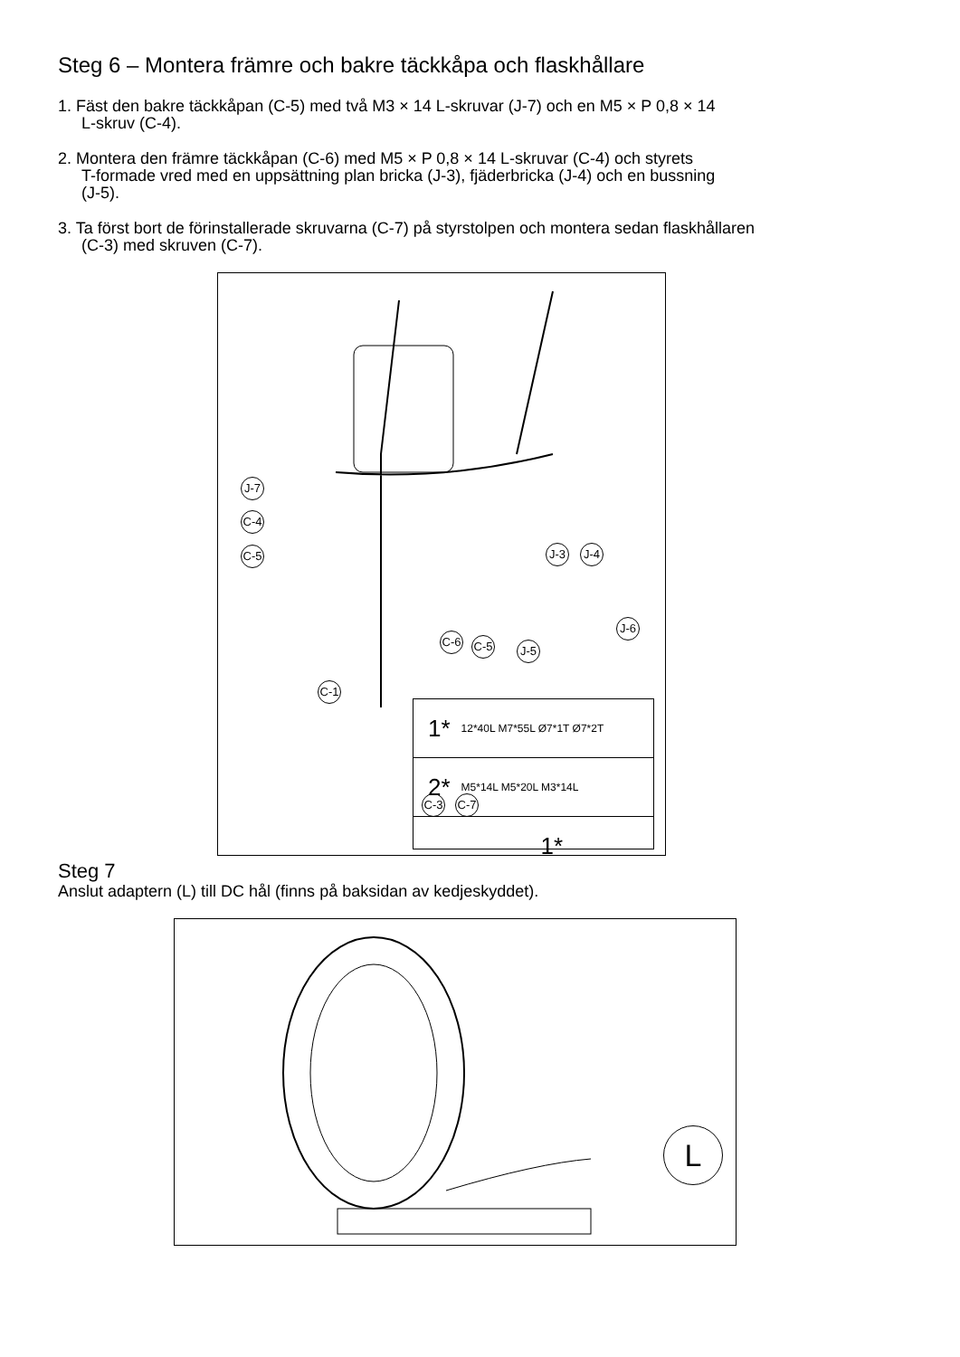Steg 6 – Montera främre och bakre täckkåpa och flaskhållare
1. Fäst den bakre täckkåpan (C-5) med två M3 × 14 L-skruvar (J-7) och en M5 × P 0,8 × 14
L-skruv (C-4).
2. Montera den främre täckkåpan (C-6) med M5 × P 0,8 × 14 L-skruvar (C-4) och styrets
T-formade vred med en uppsättning plan bricka (J-3), fjäderbricka (J-4) och en bussning
(J-5).
3. Ta först bort de förinstallerade skruvarna (C-7) på styrstolpen och montera sedan flaskhållaren
(C-3) med skruven (C-7).
J-7
C-4
C-5 J-3 J-4
C-6 C-5 J-5
J-6
C-1
C-3 C-7
1* 12*40L M7*55L Ø7*1T Ø7*2T
2* M5*14L M5*20L M3*14L
1*
Steg 7
Anslut adaptern (L) till DC hål (finns på baksidan av kedjeskyddet).
L